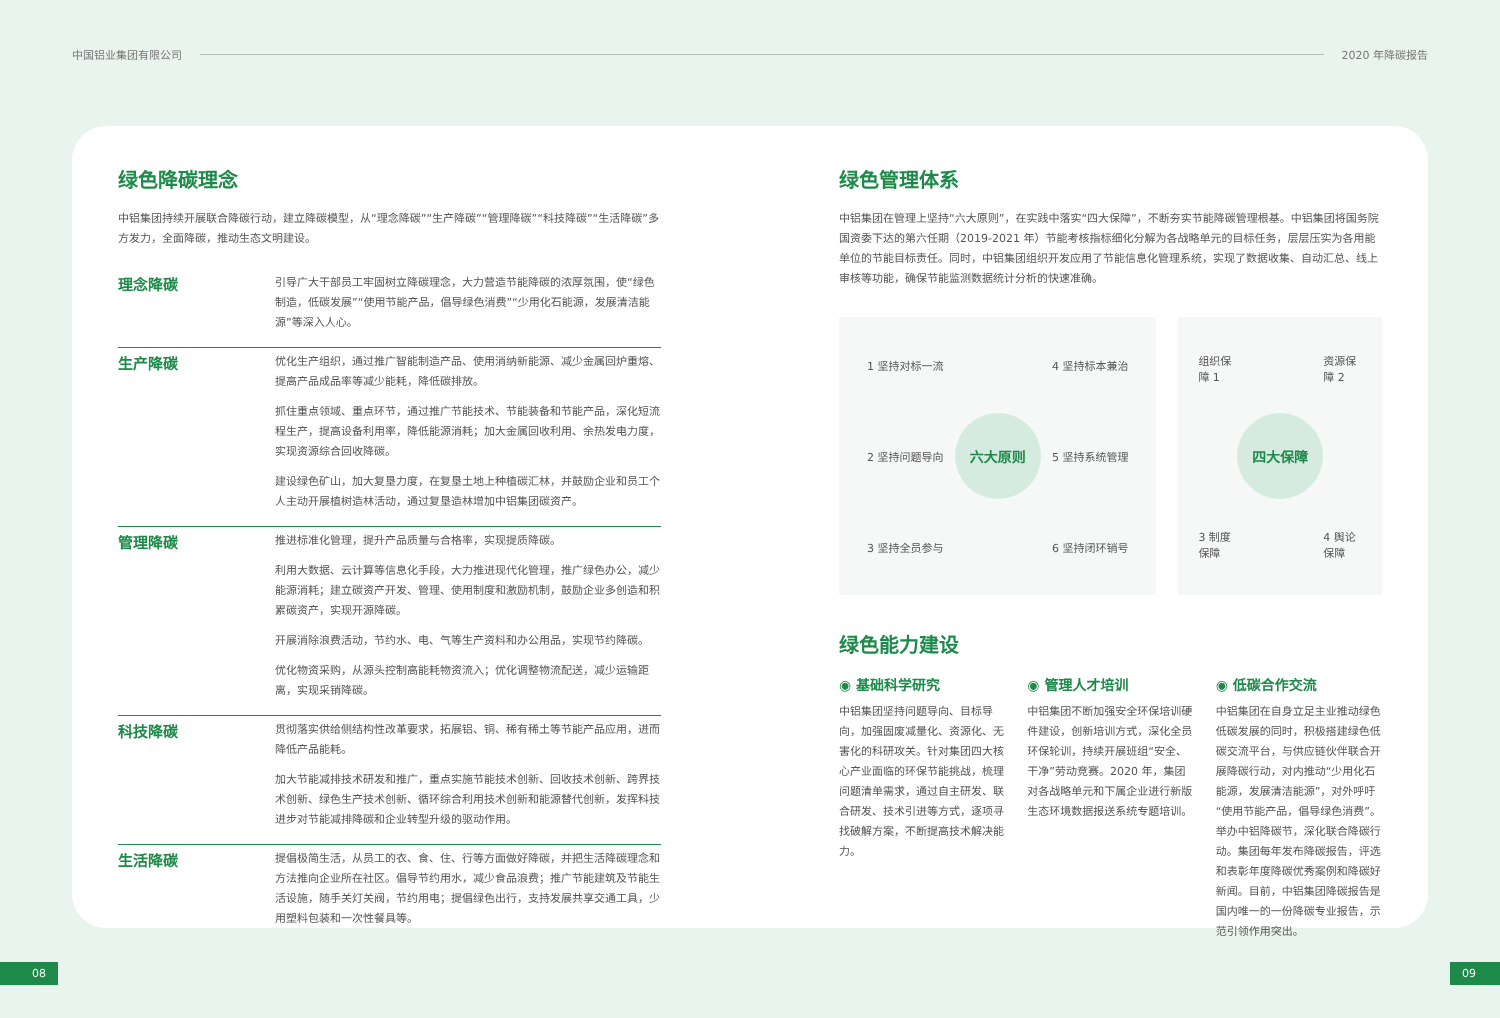中国铝业集团有限公司 2020 年降碳报告
绿色降碳理念
中铝集团持续开展联合降碳行动，建立降碳模型，从“理念降碳”“生产降碳”“管理降碳”“科技降碳”“生活降碳”多方发力，全面降碳，推动生态文明建设。
理念降碳
引导广大干部员工牢固树立降碳理念，大力营造节能降碳的浓厚氛围，使“绿色制造，低碳发展”“使用节能产品，倡导绿色消费”“少用化石能源，发展清洁能源”等深入人心。
生产降碳
优化生产组织，通过推广智能制造产品、使用消纳新能源、减少金属回炉重熔、提高产品成品率等减少能耗，降低碳排放。
抓住重点领域、重点环节，通过推广节能技术、节能装备和节能产品，深化短流程生产，提高设备利用率，降低能源消耗；加大金属回收利用、余热发电力度，实现资源综合回收降碳。
建设绿色矿山，加大复垦力度，在复垦土地上种植碳汇林，并鼓励企业和员工个人主动开展植树造林活动，通过复垦造林增加中铝集团碳资产。
管理降碳
推进标准化管理，提升产品质量与合格率，实现提质降碳。
利用大数据、云计算等信息化手段，大力推进现代化管理，推广绿色办公，减少能源消耗；建立碳资产开发、管理、使用制度和激励机制，鼓励企业多创造和积累碳资产，实现开源降碳。
开展消除浪费活动，节约水、电、气等生产资料和办公用品，实现节约降碳。
优化物资采购，从源头控制高能耗物资流入；优化调整物流配送，减少运输距离，实现采销降碳。
科技降碳
贯彻落实供给侧结构性改革要求，拓展铝、铜、稀有稀土等节能产品应用，进而降低产品能耗。
加大节能减排技术研发和推广，重点实施节能技术创新、回收技术创新、跨界技术创新、绿色生产技术创新、循环综合利用技术创新和能源替代创新，发挥科技进步对节能减排降碳和企业转型升级的驱动作用。
生活降碳
提倡极简生活，从员工的衣、食、住、行等方面做好降碳，并把生活降碳理念和方法推向企业所在社区。倡导节约用水，减少食品浪费；推广节能建筑及节能生活设施，随手关灯关阀，节约用电；提倡绿色出行，支持发展共享交通工具，少用塑料包装和一次性餐具等。
绿色管理体系
中铝集团在管理上坚持“六大原则”，在实践中落实“四大保障”，不断夯实节能降碳管理根基。中铝集团将国务院国资委下达的第六任期（2019-2021 年）节能考核指标细化分解为各战略单元的目标任务，层层压实为各用能单位的节能目标责任。同时，中铝集团组织开发应用了节能信息化管理系统，实现了数据收集、自动汇总、线上审核等功能，确保节能监测数据统计分析的快速准确。
1 坚持对标一流 4 坚持标本兼治 2 坚持问题导向
六大原则
5 坚持系统管理 3 坚持全员参与 6 坚持闭环销号
组织保障 1 资源保障 2
四大保障
3 制度保障 4 舆论保障
绿色能力建设
◉ 基础科学研究
中铝集团坚持问题导向、目标导向，加强固废减量化、资源化、无害化的科研攻关。针对集团四大核心产业面临的环保节能挑战，梳理问题清单需求，通过自主研发、联合研发、技术引进等方式，逐项寻找破解方案，不断提高技术解决能力。
◉ 管理人才培训
中铝集团不断加强安全环保培训硬件建设，创新培训方式，深化全员环保轮训，持续开展班组“安全、干净”劳动竞赛。2020 年，集团对各战略单元和下属企业进行新版生态环境数据报送系统专题培训。
◉ 低碳合作交流
中铝集团在自身立足主业推动绿色低碳发展的同时，积极搭建绿色低碳交流平台，与供应链伙伴联合开展降碳行动，对内推动“少用化石能源，发展清洁能源”，对外呼吁“使用节能产品，倡导绿色消费”。举办中铝降碳节，深化联合降碳行动。集团每年发布降碳报告，评选和表彰年度降碳优秀案例和降碳好新闻。目前，中铝集团降碳报告是国内唯一的一份降碳专业报告，示范引领作用突出。
08 09